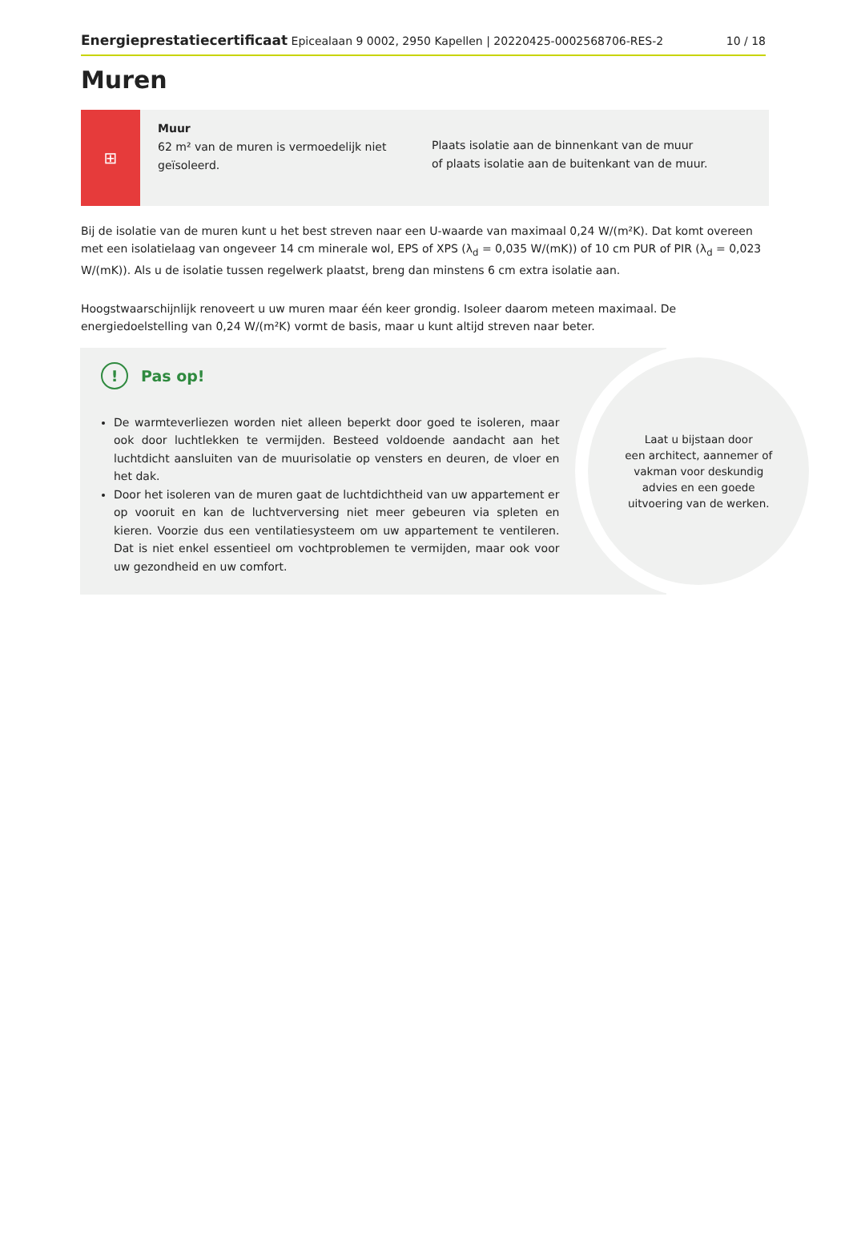Energieprestatiecertificaat Epicealaan 9 0002, 2950 Kapellen | 20220425-0002568706-RES-2 10 / 18
Muren
⊞
Muur
62 m² van de muren is vermoedelijk niet geïsoleerd.
Plaats isolatie aan de binnenkant van de muur
of plaats isolatie aan de buitenkant van de muur.
Bij de isolatie van de muren kunt u het best streven naar een U-waarde van maximaal 0,24 W/(m²K). Dat komt overeen met een isolatielaag van ongeveer 14 cm minerale wol, EPS of XPS (λ<sub>d</sub> = 0,035 W/(mK)) of 10 cm PUR of PIR (λ<sub>d</sub> = 0,023 W/(mK)). Als u de isolatie tussen regelwerk plaatst, breng dan minstens 6 cm extra isolatie aan.
Hoogstwaarschijnlijk renoveert u uw muren maar één keer grondig. Isoleer daarom meteen maximaal. De energiedoelstelling van 0,24 W/(m²K) vormt de basis, maar u kunt altijd streven naar beter.
! Pas op!
De warmteverliezen worden niet alleen beperkt door goed te isoleren, maar ook door luchtlekken te vermijden. Besteed voldoende aandacht aan het luchtdicht aansluiten van de muurisolatie op vensters en deuren, de vloer en het dak.
Door het isoleren van de muren gaat de luchtdichtheid van uw appartement er op vooruit en kan de luchtverversing niet meer gebeuren via spleten en kieren. Voorzie dus een ventilatiesysteem om uw appartement te ventileren. Dat is niet enkel essentieel om vochtproblemen te vermijden, maar ook voor uw gezondheid en uw comfort.
Laat u bijstaan door
een architect, aannemer of
vakman voor deskundig
advies en een goede
uitvoering van de werken.